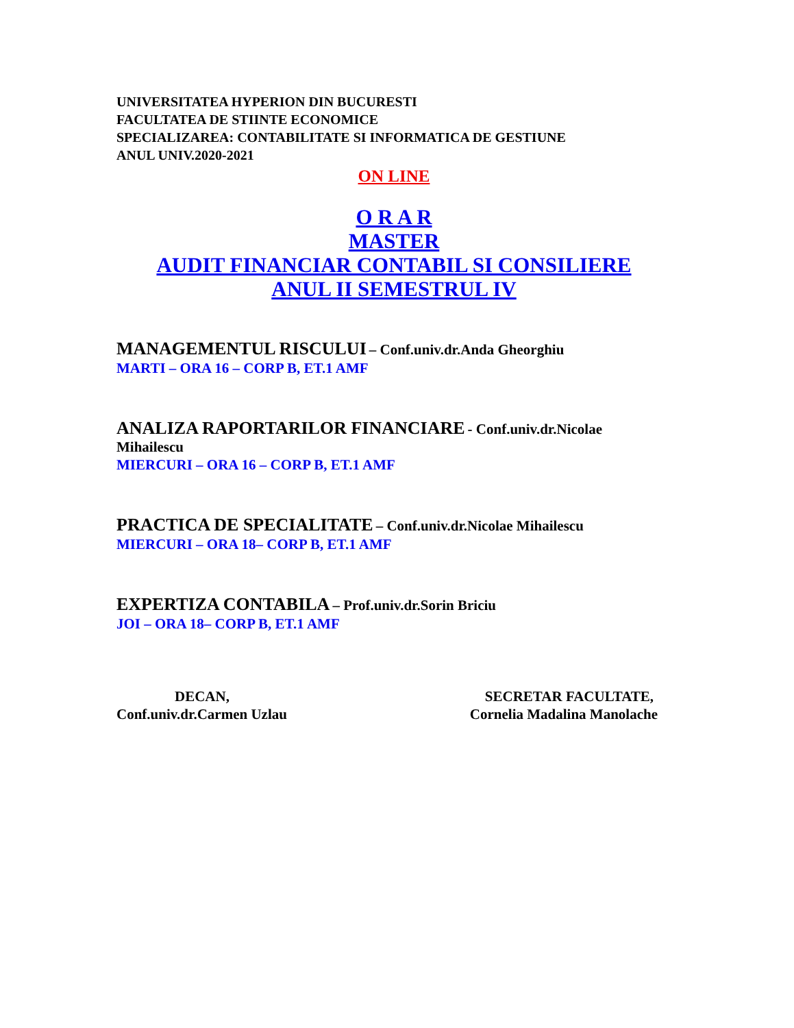UNIVERSITATEA HYPERION DIN BUCURESTI
FACULTATEA DE STIINTE ECONOMICE
SPECIALIZAREA: CONTABILITATE SI INFORMATICA DE GESTIUNE
ANUL UNIV.2020-2021
ON LINE
O R A R
MASTER
AUDIT FINANCIAR CONTABIL SI CONSILIERE
ANUL II SEMESTRUL IV
MANAGEMENTUL RISCULUI – Conf.univ.dr.Anda Gheorghiu
MARTI – ORA 16 – CORP B, ET.1 AMF
ANALIZA RAPORTARILOR FINANCIARE - Conf.univ.dr.Nicolae Mihailescu
MIERCURI – ORA 16 – CORP B, ET.1 AMF
PRACTICA DE SPECIALITATE – Conf.univ.dr.Nicolae Mihailescu
MIERCURI – ORA 18– CORP B, ET.1 AMF
EXPERTIZA CONTABILA – Prof.univ.dr.Sorin Briciu
JOI – ORA 18– CORP B, ET.1 AMF
DECAN,
Conf.univ.dr.Carmen Uzlau
SECRETAR FACULTATE,
Cornelia Madalina Manolache